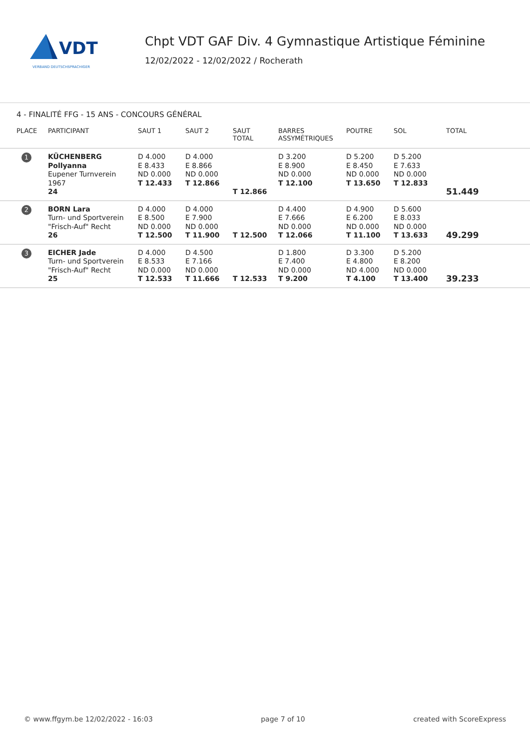VDT
VERBAND DEUTSCHSPRACHIGER
Chpt VDT GAF Div. 4 Gymnastique Artistique Féminine
12/02/2022 - 12/02/2022 / Rocherath
4 - FINALITÉ FFG - 15 ANS - CONCOURS GÉNÉRAL
| PLACE | PARTICIPANT | SAUT 1 | SAUT 2 | SAUT TOTAL | BARRES ASSYMÉTRIQUES | POUTRE | SOL | TOTAL |
| --- | --- | --- | --- | --- | --- | --- | --- | --- |
| 1 | KÜCHENBERG Pollyanna Eupener Turnverein 1967 24 | D 4.000 E 8.433 ND 0.000 T 12.433 | D 4.000 E 8.866 ND 0.000 T 12.866 | T 12.866 | D 3.200 E 8.900 ND 0.000 T 12.100 | D 5.200 E 8.450 ND 0.000 T 13.650 | D 5.200 E 7.633 ND 0.000 T 12.833 | 51.449 |
| 2 | BORN Lara Turn- und Sportverein "Frisch-Auf" Recht 26 | D 4.000 E 8.500 ND 0.000 T 12.500 | D 4.000 E 7.900 ND 0.000 T 11.900 | T 12.500 | D 4.400 E 7.666 ND 0.000 T 12.066 | D 4.900 E 6.200 ND 0.000 T 11.100 | D 5.600 E 8.033 ND 0.000 T 13.633 | 49.299 |
| 3 | EICHER Jade Turn- und Sportverein "Frisch-Auf" Recht 25 | D 4.000 E 8.533 ND 0.000 T 12.533 | D 4.500 E 7.166 ND 0.000 T 11.666 | T 12.533 | D 1.800 E 7.400 ND 0.000 T 9.200 | D 3.300 E 4.800 ND 4.000 T 4.100 | D 5.200 E 8.200 ND 0.000 T 13.400 | 39.233 |
© www.ffgym.be 12/02/2022 - 16:03 page 7 of 10 created with ScoreExpress